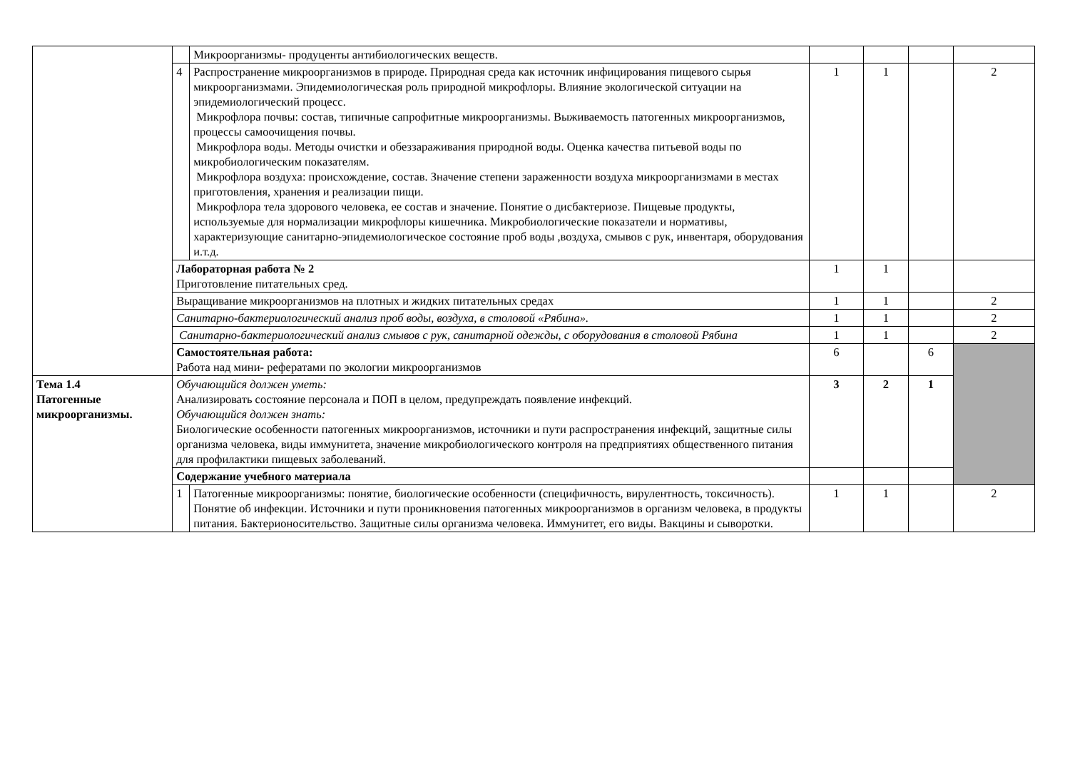| | | Микроорганизмы- продуценты антибиологических веществ. | | | | |
| | 4 | Распространение микроорганизмов в природе. Природная среда как источник инфицирования пищевого сырья микроорганизмами. Эпидемиологическая роль природной микрофлоры. Влияние экологической ситуации на эпидемиологический процесс. Микрофлора почвы: состав, типичные сапрофитные микроорганизмы. Выживаемость патогенных микроорганизмов, процессы самоочищения почвы. Микрофлора воды. Методы очистки и обеззараживания природной воды. Оценка качества питьевой воды по микробиологическим показателям. Микрофлора воздуха: происхождение, состав. Значение степени зараженности воздуха микроорганизмами в местах приготовления, хранения и реализации пищи. Микрофлора тела здорового человека, ее состав и значение. Понятие о дисбактериозе. Пищевые продукты, используемые для нормализации микрофлоры кишечника. Микробиологические показатели и нормативы, характеризующие санитарно-эпидемиологическое состояние проб воды ,воздуха, смывов с рук, инвентаря, оборудования и.т.д. | 1 | 1 | | 2 |
| | Лабораторная работа № 2 Приготовление питательных сред. | | 1 | 1 | | |
| | Выращивание микроорганизмов на плотных и жидких питательных средах | | 1 | 1 | | 2 |
| | Санитарно-бактериологический анализ проб воды, воздуха, в столовой «Рябина». | | 1 | 1 | | 2 |
| | Санитарно-бактериологический анализ смывов с рук, санитарной одежды, с оборудования в столовой Рябина | | 1 | 1 | | 2 |
| | Самостоятельная работа: Работа над мини- рефератами по экологии микроорганизмов | | 6 | | 6 | |
| Тема 1.4 Патогенные микроорганизмы. | Обучающийся должен уметь: Анализировать состояние персонала и ПОП в целом, предупреждать появление инфекций. Обучающийся должен знать: Биологические особенности патогенных микроорганизмов, источники и пути распространения инфекций, защитные силы организма человека, виды иммунитета, значение микробиологического контроля на предприятиях общественного питания для профилактики пищевых заболеваний. | | 3 | 2 | 1 | |
| | Содержание учебного материала | | | | | |
| | 1 | Патогенные микроорганизмы: понятие, биологические особенности (специфичность, вирулентность, токсичность). Понятие об инфекции. Источники и пути проникновения патогенных микроорганизмов в организм человека, в продукты питания. Бактерионосительство. Защитные силы организма человека. Иммунитет, его виды. Вакцины и сыворотки. | 1 | 1 | | 2 |